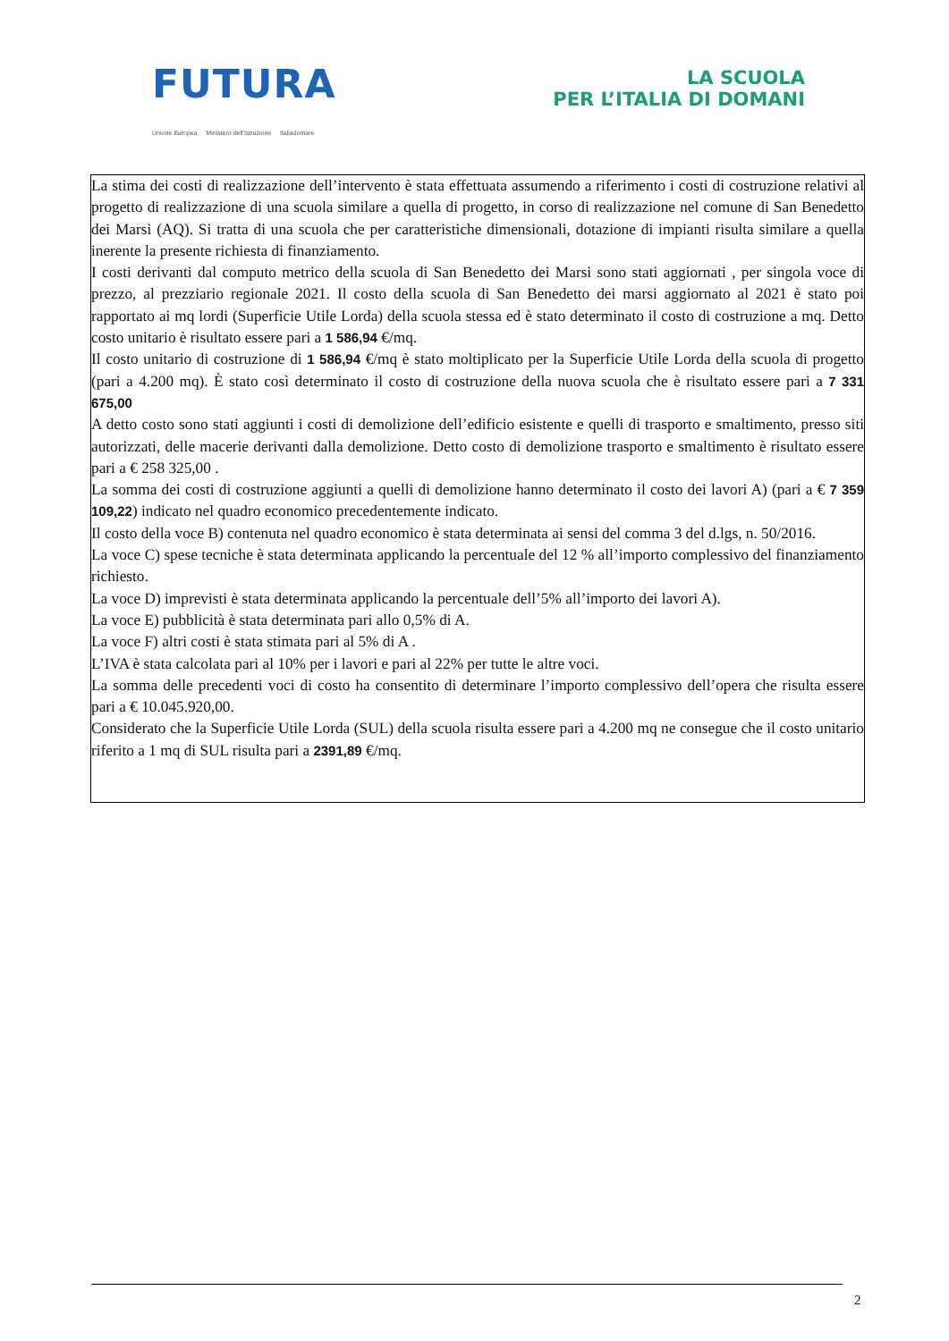FUTURA
LA SCUOLA
PER L’ITALIA DI DOMANI
Unione Europea Ministero dell'Istruzione Italiadomani
La stima dei costi di realizzazione dell’intervento è stata effettuata assumendo a riferimento i costi di costruzione relativi al progetto di realizzazione di una scuola similare a quella di progetto, in corso di realizzazione nel comune di San Benedetto dei Marsi (AQ). Si tratta di una scuola che per caratteristiche dimensionali, dotazione di impianti risulta similare a quella inerente la presente richiesta di finanziamento.
I costi derivanti dal computo metrico della scuola di San Benedetto dei Marsi sono stati aggiornati , per singola voce di prezzo, al prezziario regionale 2021. Il costo della scuola di San Benedetto dei marsi aggiornato al 2021 è stato poi rapportato ai mq lordi (Superficie Utile Lorda) della scuola stessa ed è stato determinato il costo di costruzione a mq. Detto costo unitario è risultato essere pari a 1 586,94 €/mq.
Il costo unitario di costruzione di 1 586,94 €/mq è stato moltiplicato per la Superficie Utile Lorda della scuola di progetto (pari a 4.200 mq). È stato così determinato il costo di costruzione della nuova scuola che è risultato essere pari a 7 331 675,00
A detto costo sono stati aggiunti i costi di demolizione dell’edificio esistente e quelli di trasporto e smaltimento, presso siti autorizzati, delle macerie derivanti dalla demolizione. Detto costo di demolizione trasporto e smaltimento è risultato essere pari a € 258 325,00 .
La somma dei costi di costruzione aggiunti a quelli di demolizione hanno determinato il costo dei lavori A) (pari a € 7 359 109,22) indicato nel quadro economico precedentemente indicato.
Il costo della voce B) contenuta nel quadro economico è stata determinata ai sensi del comma 3 del d.lgs, n. 50/2016.
La voce C) spese tecniche è stata determinata applicando la percentuale del 12 % all’importo complessivo del finanziamento richiesto.
La voce D) imprevisti è stata determinata applicando la percentuale dell’5% all’importo dei lavori A).
La voce E) pubblicità è stata determinata pari allo 0,5% di A.
La voce F) altri costi è stata stimata pari al 5% di A .
L’IVA è stata calcolata pari al 10% per i lavori e pari al 22% per tutte le altre voci.
La somma delle precedenti voci di costo ha consentito di determinare l’importo complessivo dell’opera che risulta essere pari a € 10.045.920,00.
Considerato che la Superficie Utile Lorda (SUL) della scuola risulta essere pari a 4.200 mq ne consegue che il costo unitario riferito a 1 mq di SUL risulta pari a 2391,89 €/mq.
2